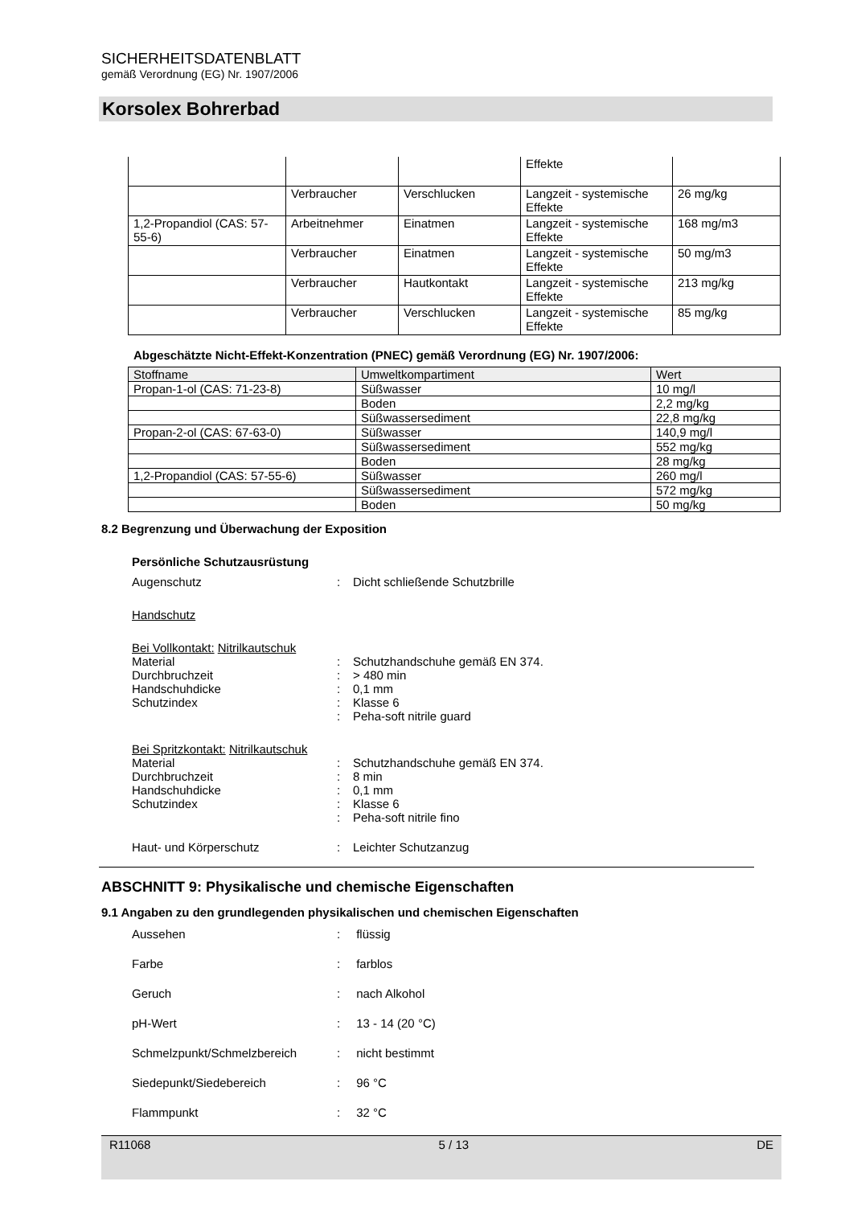SICHERHEITSDATENBLATT
gemäß Verordnung (EG) Nr. 1907/2006
Korsolex Bohrerbad
| | | | Effekte | |
| | Verbraucher | Verschlucken | Langzeit - systemische Effekte | 26 mg/kg |
| 1,2-Propandiol (CAS: 57-55-6) | Arbeitnehmer | Einatmen | Langzeit - systemische Effekte | 168 mg/m3 |
| | Verbraucher | Einatmen | Langzeit - systemische Effekte | 50 mg/m3 |
| | Verbraucher | Hautkontakt | Langzeit - systemische Effekte | 213 mg/kg |
| | Verbraucher | Verschlucken | Langzeit - systemische Effekte | 85 mg/kg |
Abgeschätzte Nicht-Effekt-Konzentration (PNEC) gemäß Verordnung (EG) Nr. 1907/2006:
| Stoffname | Umweltkompartiment | Wert |
| --- | --- | --- |
| Propan-1-ol (CAS: 71-23-8) | Süßwasser | 10 mg/l |
| | Boden | 2,2 mg/kg |
| | Süßwassersediment | 22,8 mg/kg |
| Propan-2-ol (CAS: 67-63-0) | Süßwasser | 140,9 mg/l |
| | Süßwassersediment | 552 mg/kg |
| | Boden | 28 mg/kg |
| 1,2-Propandiol (CAS: 57-55-6) | Süßwasser | 260 mg/l |
| | Süßwassersediment | 572 mg/kg |
| | Boden | 50 mg/kg |
8.2 Begrenzung und Überwachung der Exposition
Persönliche Schutzausrüstung
Augenschutz: Dicht schließende Schutzbrille
Handschutz
Bei Vollkontakt: Nitrilkautschuk
Material: Schutzhandschuhe gemäß EN 374.
Durchbruchzeit: > 480 min
Handschuhdicke: 0,1 mm
Schutzindex: Klasse 6
: Peha-soft nitrile guard
Bei Spritzkontakt: Nitrilkautschuk
Material: Schutzhandschuhe gemäß EN 374.
Durchbruchzeit: 8 min
Handschuhdicke: 0,1 mm
Schutzindex: Klasse 6
: Peha-soft nitrile fino
Haut- und Körperschutz: Leichter Schutzanzug
ABSCHNITT 9: Physikalische und chemische Eigenschaften
9.1 Angaben zu den grundlegenden physikalischen und chemischen Eigenschaften
Aussehen: flüssig
Farbe: farblos
Geruch: nach Alkohol
pH-Wert: 13 - 14 (20 °C)
Schmelzpunkt/Schmelzbereich: nicht bestimmt
Siedepunkt/Siedebereich: 96 °C
Flammpunkt: 32 °C
R11068 5 / 13 DE